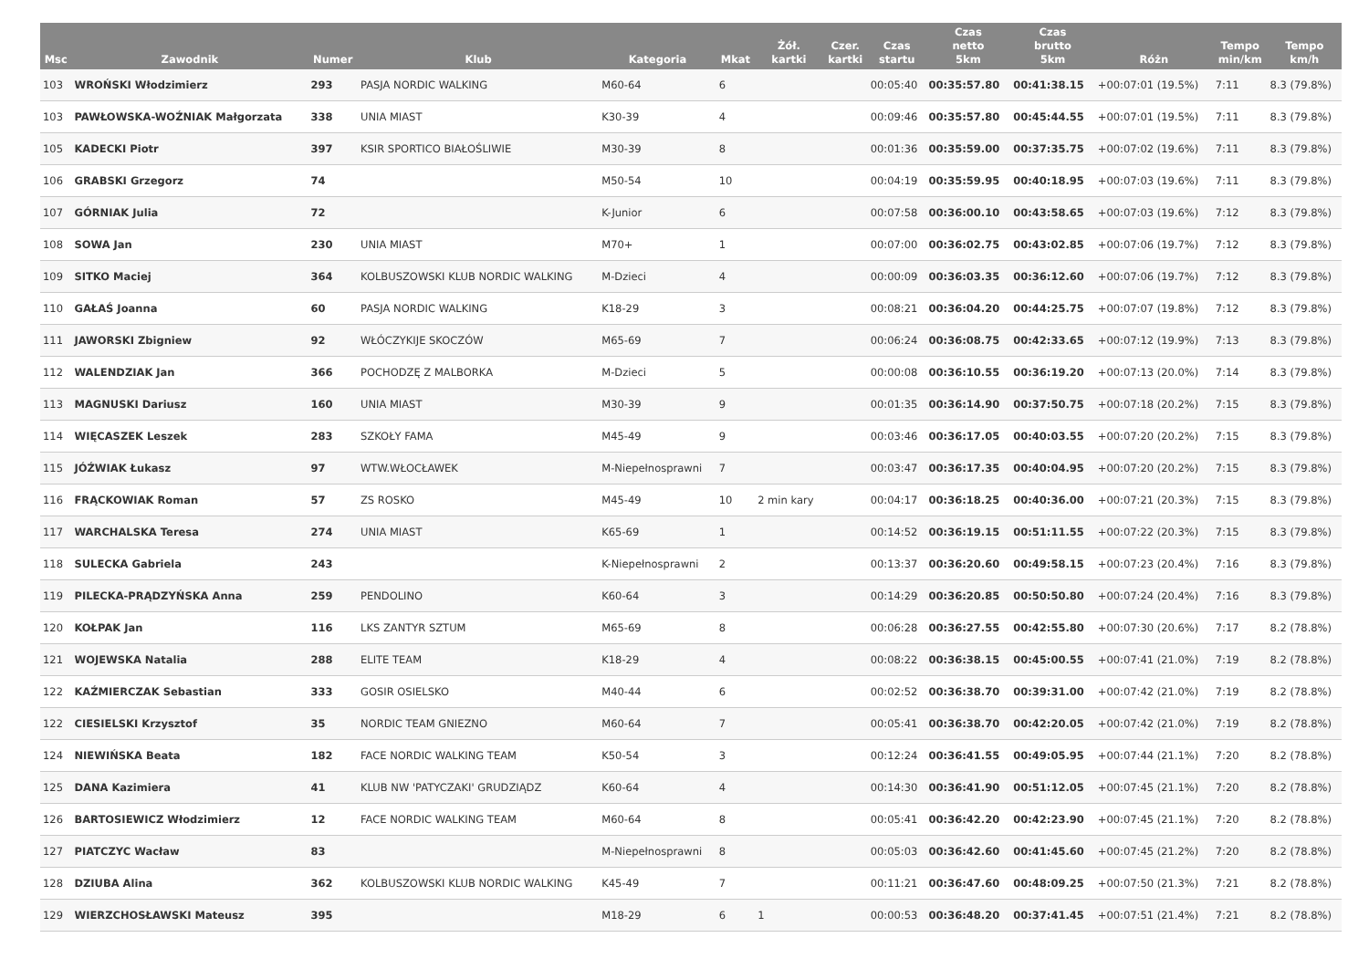| Msc | Zawodnik | Numer | Klub | Kategoria | Mkat | Żół. kartki | Czer. kartki | Czas startu | Czas netto 5km | Czas brutto 5km | Różn | Tempo min/km | Tempo km/h |
| --- | --- | --- | --- | --- | --- | --- | --- | --- | --- | --- | --- | --- | --- |
| 103 | WROŃSKI Włodzimierz | 293 | PASJA NORDIC WALKING | M60-64 | 6 | | | 00:05:40 | 00:35:57.80 | 00:41:38.15 | +00:07:01 (19.5%) | 7:11 | 8.3 (79.8%) |
| 103 | PAWŁOWSKA-WOŹNIAK Małgorzata | 338 | UNIA MIAST | K30-39 | 4 | | | 00:09:46 | 00:35:57.80 | 00:45:44.55 | +00:07:01 (19.5%) | 7:11 | 8.3 (79.8%) |
| 105 | KADECKI Piotr | 397 | KSIR SPORTICO BIAŁOŚLIWIE | M30-39 | 8 | | | 00:01:36 | 00:35:59.00 | 00:37:35.75 | +00:07:02 (19.6%) | 7:11 | 8.3 (79.8%) |
| 106 | GRABSKI Grzegorz | 74 | | M50-54 | 10 | | | 00:04:19 | 00:35:59.95 | 00:40:18.95 | +00:07:03 (19.6%) | 7:11 | 8.3 (79.8%) |
| 107 | GÓRNIAK Julia | 72 | | K-Junior | 6 | | | 00:07:58 | 00:36:00.10 | 00:43:58.65 | +00:07:03 (19.6%) | 7:12 | 8.3 (79.8%) |
| 108 | SOWA Jan | 230 | UNIA MIAST | M70+ | 1 | | | 00:07:00 | 00:36:02.75 | 00:43:02.85 | +00:07:06 (19.7%) | 7:12 | 8.3 (79.8%) |
| 109 | SITKO Maciej | 364 | KOLBUSZOWSKI KLUB NORDIC WALKING | M-Dzieci | 4 | | | 00:00:09 | 00:36:03.35 | 00:36:12.60 | +00:07:06 (19.7%) | 7:12 | 8.3 (79.8%) |
| 110 | GAŁAŚ Joanna | 60 | PASJA NORDIC WALKING | K18-29 | 3 | | | 00:08:21 | 00:36:04.20 | 00:44:25.75 | +00:07:07 (19.8%) | 7:12 | 8.3 (79.8%) |
| 111 | JAWORSKI Zbigniew | 92 | WŁÓCZYKIJE SKOCZÓW | M65-69 | 7 | | | 00:06:24 | 00:36:08.75 | 00:42:33.65 | +00:07:12 (19.9%) | 7:13 | 8.3 (79.8%) |
| 112 | WALENDZIAK Jan | 366 | POCHODZĘ Z MALBORKA | M-Dzieci | 5 | | | 00:00:08 | 00:36:10.55 | 00:36:19.20 | +00:07:13 (20.0%) | 7:14 | 8.3 (79.8%) |
| 113 | MAGNUSKI Dariusz | 160 | UNIA MIAST | M30-39 | 9 | | | 00:01:35 | 00:36:14.90 | 00:37:50.75 | +00:07:18 (20.2%) | 7:15 | 8.3 (79.8%) |
| 114 | WIĘCASZEK Leszek | 283 | SZKOŁY FAMA | M45-49 | 9 | | | 00:03:46 | 00:36:17.05 | 00:40:03.55 | +00:07:20 (20.2%) | 7:15 | 8.3 (79.8%) |
| 115 | JÓŹWIAK Łukasz | 97 | WTW.WŁOCŁAWEK | M-Niepełnosprawni | 7 | | | 00:03:47 | 00:36:17.35 | 00:40:04.95 | +00:07:20 (20.2%) | 7:15 | 8.3 (79.8%) |
| 116 | FRĄCKOWIAK Roman | 57 | ZS ROSKO | M45-49 | 10 | 2 min kary | | 00:04:17 | 00:36:18.25 | 00:40:36.00 | +00:07:21 (20.3%) | 7:15 | 8.3 (79.8%) |
| 117 | WARCHALSKA Teresa | 274 | UNIA MIAST | K65-69 | 1 | | | 00:14:52 | 00:36:19.15 | 00:51:11.55 | +00:07:22 (20.3%) | 7:15 | 8.3 (79.8%) |
| 118 | SULECKA Gabriela | 243 | | K-Niepełnosprawni | 2 | | | 00:13:37 | 00:36:20.60 | 00:49:58.15 | +00:07:23 (20.4%) | 7:16 | 8.3 (79.8%) |
| 119 | PILECKA-PRĄDZYŃSKA Anna | 259 | PENDOLINO | K60-64 | 3 | | | 00:14:29 | 00:36:20.85 | 00:50:50.80 | +00:07:24 (20.4%) | 7:16 | 8.3 (79.8%) |
| 120 | KOŁPAK Jan | 116 | LKS ZANTYR SZTUM | M65-69 | 8 | | | 00:06:28 | 00:36:27.55 | 00:42:55.80 | +00:07:30 (20.6%) | 7:17 | 8.2 (78.8%) |
| 121 | WOJEWSKA Natalia | 288 | ELITE TEAM | K18-29 | 4 | | | 00:08:22 | 00:36:38.15 | 00:45:00.55 | +00:07:41 (21.0%) | 7:19 | 8.2 (78.8%) |
| 122 | KAŹMIERCZAK Sebastian | 333 | GOSIR OSIELSKO | M40-44 | 6 | | | 00:02:52 | 00:36:38.70 | 00:39:31.00 | +00:07:42 (21.0%) | 7:19 | 8.2 (78.8%) |
| 122 | CIESIELSKI Krzysztof | 35 | NORDIC TEAM GNIEZNO | M60-64 | 7 | | | 00:05:41 | 00:36:38.70 | 00:42:20.05 | +00:07:42 (21.0%) | 7:19 | 8.2 (78.8%) |
| 124 | NIEWIŃSKA Beata | 182 | FACE NORDIC WALKING TEAM | K50-54 | 3 | | | 00:12:24 | 00:36:41.55 | 00:49:05.95 | +00:07:44 (21.1%) | 7:20 | 8.2 (78.8%) |
| 125 | DANA Kazimiera | 41 | KLUB NW 'PATYCZAKI' GRUDZIĄDZ | K60-64 | 4 | | | 00:14:30 | 00:36:41.90 | 00:51:12.05 | +00:07:45 (21.1%) | 7:20 | 8.2 (78.8%) |
| 126 | BARTOSIEWICZ Włodzimierz | 12 | FACE NORDIC WALKING TEAM | M60-64 | 8 | | | 00:05:41 | 00:36:42.20 | 00:42:23.90 | +00:07:45 (21.1%) | 7:20 | 8.2 (78.8%) |
| 127 | PIATCZYC Wacław | 83 | | M-Niepełnosprawni | 8 | | | 00:05:03 | 00:36:42.60 | 00:41:45.60 | +00:07:45 (21.2%) | 7:20 | 8.2 (78.8%) |
| 128 | DZIUBA Alina | 362 | KOLBUSZOWSKI KLUB NORDIC WALKING | K45-49 | 7 | | | 00:11:21 | 00:36:47.60 | 00:48:09.25 | +00:07:50 (21.3%) | 7:21 | 8.2 (78.8%) |
| 129 | WIERZCHOSŁAWSKI Mateusz | 395 | | M18-29 | 6 | 1 | | 00:00:53 | 00:36:48.20 | 00:37:41.45 | +00:07:51 (21.4%) | 7:21 | 8.2 (78.8%) |